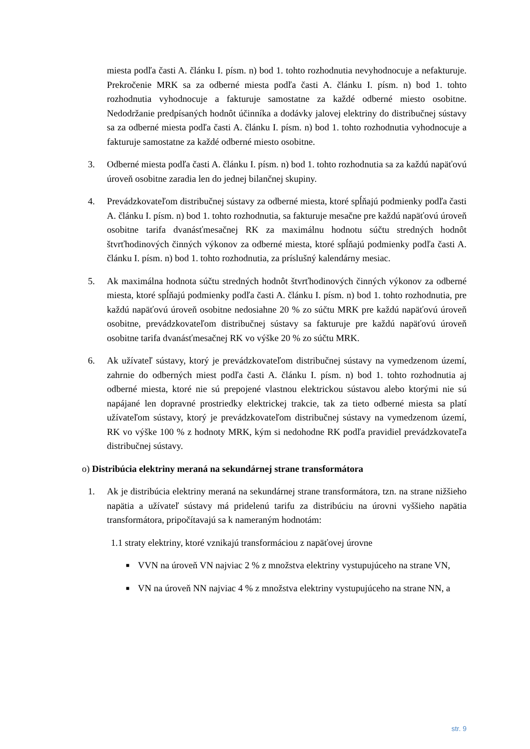miesta podľa časti A. článku I. písm. n) bod 1. tohto rozhodnutia nevyhodnocuje a nefakturuje. Prekročenie MRK sa za odberné miesta podľa časti A. článku I. písm. n) bod 1. tohto rozhodnutia vyhodnocuje a fakturuje samostatne za každé odberné miesto osobitne. Nedodržanie predpísaných hodnôt účinníka a dodávky jalovej elektriny do distribučnej sústavy sa za odberné miesta podľa časti A. článku I. písm. n) bod 1. tohto rozhodnutia vyhodnocuje a fakturuje samostatne za každé odberné miesto osobitne.
3. Odberné miesta podľa časti A. článku I. písm. n) bod 1. tohto rozhodnutia sa za každú napäťovú úroveň osobitne zaradia len do jednej bilančnej skupiny.
4. Prevádzkovateľom distribučnej sústavy za odberné miesta, ktoré spĺňajú podmienky podľa časti A. článku I. písm. n) bod 1. tohto rozhodnutia, sa fakturuje mesačne pre každú napäťovú úroveň osobitne tarifa dvanásťmesačnej RK za maximálnu hodnotu súčtu stredných hodnôt štvrťhodinových činných výkonov za odberné miesta, ktoré spĺňajú podmienky podľa časti A. článku I. písm. n) bod 1. tohto rozhodnutia, za príslušný kalendárny mesiac.
5. Ak maximálna hodnota súčtu stredných hodnôt štvrťhodinových činných výkonov za odberné miesta, ktoré spĺňajú podmienky podľa časti A. článku I. písm. n) bod 1. tohto rozhodnutia, pre každú napäťovú úroveň osobitne nedosiahne 20 % zo súčtu MRK pre každú napäťovú úroveň osobitne, prevádzkovateľom distribučnej sústavy sa fakturuje pre každú napäťovú úroveň osobitne tarifa dvanásťmesačnej RK vo výške 20 % zo súčtu MRK.
6. Ak užívateľ sústavy, ktorý je prevádzkovateľom distribučnej sústavy na vymedzenom území, zahrnie do odberných miest podľa časti A. článku I. písm. n) bod 1. tohto rozhodnutia aj odberné miesta, ktoré nie sú prepojené vlastnou elektrickou sústavou alebo ktorými nie sú napájané len dopravné prostriedky elektrickej trakcie, tak za tieto odberné miesta sa platí užívateľom sústavy, ktorý je prevádzkovateľom distribučnej sústavy na vymedzenom území, RK vo výške 100 % z hodnoty MRK, kým si nedohodne RK podľa pravidiel prevádzkovateľa distribučnej sústavy.
o) Distribúcia elektriny meraná na sekundárnej strane transformátora
1. Ak je distribúcia elektriny meraná na sekundárnej strane transformátora, tzn. na strane nižšieho napätia a užívateľ sústavy má pridelenú tarifu za distribúciu na úrovni vyššieho napätia transformátora, pripočítavajú sa k nameraným hodnotám:
1.1 straty elektriny, ktoré vznikajú transformáciou z napäťovej úrovne
■ VVN na úroveň VN najviac 2 % z množstva elektriny vystupujúceho na strane VN,
■ VN na úroveň NN najviac 4 % z množstva elektriny vystupujúceho na strane NN, a
str. 9